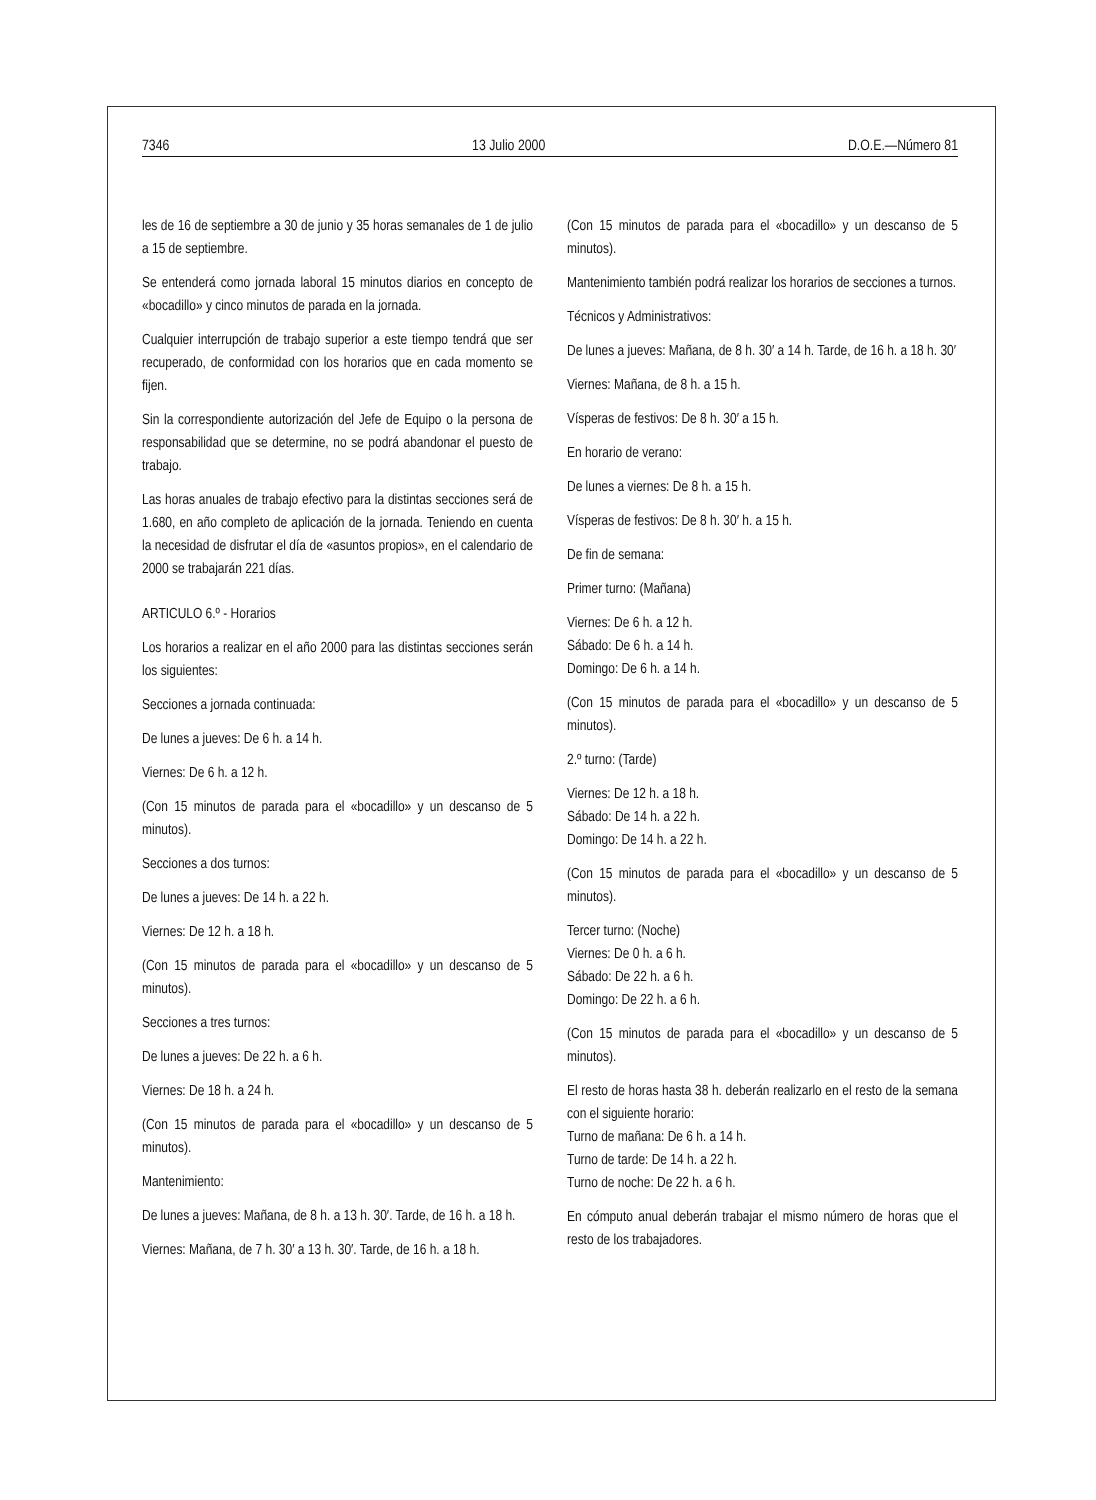7346 13 Julio 2000 D.O.E.—Número 81
les de 16 de septiembre a 30 de junio y 35 horas semanales de 1 de julio a 15 de septiembre.
Se entenderá como jornada laboral 15 minutos diarios en concepto de «bocadillo» y cinco minutos de parada en la jornada.
Cualquier interrupción de trabajo superior a este tiempo tendrá que ser recuperado, de conformidad con los horarios que en cada momento se fijen.
Sin la correspondiente autorización del Jefe de Equipo o la persona de responsabilidad que se determine, no se podrá abandonar el puesto de trabajo.
Las horas anuales de trabajo efectivo para la distintas secciones será de 1.680, en año completo de aplicación de la jornada. Teniendo en cuenta la necesidad de disfrutar el día de «asuntos propios», en el calendario de 2000 se trabajarán 221 días.
ARTICULO 6.º - Horarios
Los horarios a realizar en el año 2000 para las distintas secciones serán los siguientes:
Secciones a jornada continuada:
De lunes a jueves: De 6 h. a 14 h.
Viernes: De 6 h. a 12 h.
(Con 15 minutos de parada para el «bocadillo» y un descanso de 5 minutos).
Secciones a dos turnos:
De lunes a jueves: De 14 h. a 22 h.
Viernes: De 12 h. a 18 h.
(Con 15 minutos de parada para el «bocadillo» y un descanso de 5 minutos).
Secciones a tres turnos:
De lunes a jueves: De 22 h. a 6 h.
Viernes: De 18 h. a 24 h.
(Con 15 minutos de parada para el «bocadillo» y un descanso de 5 minutos).
Mantenimiento:
De lunes a jueves: Mañana, de 8 h. a 13 h. 30′. Tarde, de 16 h. a 18 h.
Viernes: Mañana, de 7 h. 30′ a 13 h. 30′. Tarde, de 16 h. a 18 h.
(Con 15 minutos de parada para el «bocadillo» y un descanso de 5 minutos).
Mantenimiento también podrá realizar los horarios de secciones a turnos.
Técnicos y Administrativos:
De lunes a jueves: Mañana, de 8 h. 30′ a 14 h. Tarde, de 16 h. a 18 h. 30′
Viernes: Mañana, de 8 h. a 15 h.
Vísperas de festivos: De 8 h. 30′ a 15 h.
En horario de verano:
De lunes a viernes: De 8 h. a 15 h.
Vísperas de festivos: De 8 h. 30′ h. a 15 h.
De fin de semana:
Primer turno: (Mañana)
Viernes: De 6 h. a 12 h.
Sábado: De 6 h. a 14 h.
Domingo: De 6 h. a 14 h.
(Con 15 minutos de parada para el «bocadillo» y un descanso de 5 minutos).
2.º turno: (Tarde)
Viernes: De 12 h. a 18 h.
Sábado: De 14 h. a 22 h.
Domingo: De 14 h. a 22 h.
(Con 15 minutos de parada para el «bocadillo» y un descanso de 5 minutos).
Tercer turno: (Noche)
Viernes: De 0 h. a 6 h.
Sábado: De 22 h. a 6 h.
Domingo: De 22 h. a 6 h.
(Con 15 minutos de parada para el «bocadillo» y un descanso de 5 minutos).
El resto de horas hasta 38 h. deberán realizarlo en el resto de la semana con el siguiente horario:
Turno de mañana: De 6 h. a 14 h.
Turno de tarde: De 14 h. a 22 h.
Turno de noche: De 22 h. a 6 h.
En cómputo anual deberán trabajar el mismo número de horas que el resto de los trabajadores.